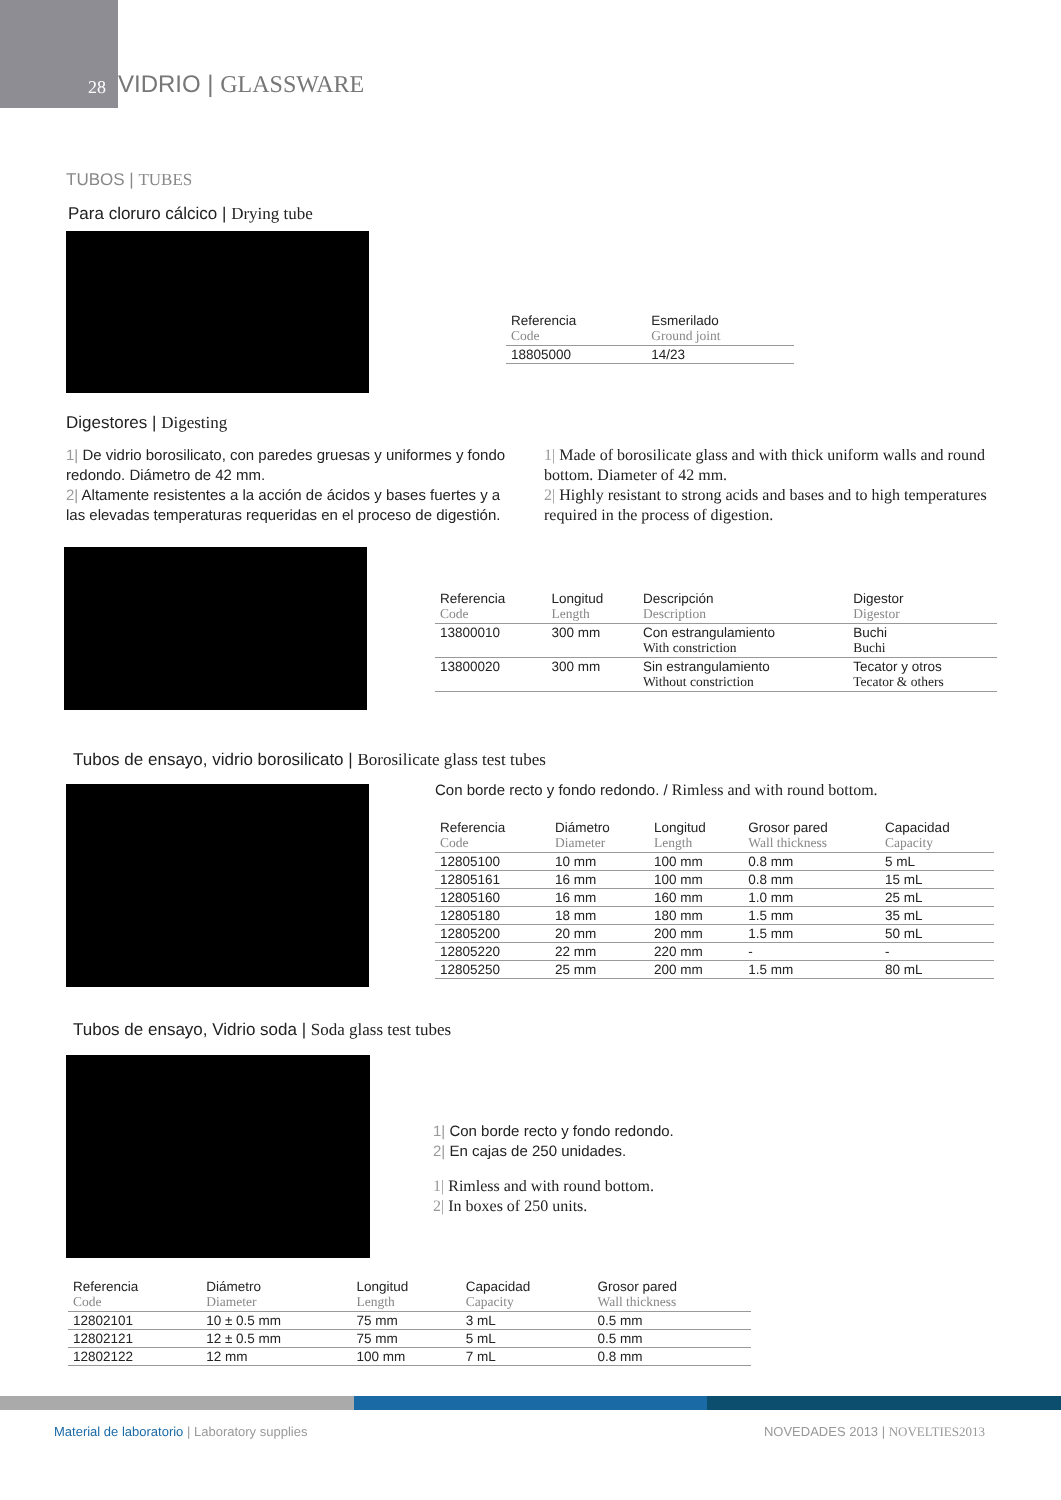28 VIDRIO | GLASSWARE
TUBOS | TUBES
Para cloruro cálcico | Drying tube
| Referencia Code | Esmerilado Ground joint |
| --- | --- |
| 18805000 | 14/23 |
Digestores | Digesting
1| De vidrio borosilicato, con paredes gruesas y uniformes y fondo redondo. Diámetro de 42 mm.
2| Altamente resistentes a la acción de ácidos y bases fuertes y a las elevadas temperaturas requeridas en el proceso de digestión.
1| Made of borosilicate glass and with thick uniform walls and round bottom. Diameter of 42 mm.
2| Highly resistant to strong acids and bases and to high temperatures required in the process of digestion.
| Referencia Code | Longitud Length | Descripción Description | Digestor Digestor |
| --- | --- | --- | --- |
| 13800010 | 300 mm | Con estrangulamiento With constriction | Buchi Buchi |
| 13800020 | 300 mm | Sin estrangulamiento Without constriction | Tecator y otros Tecator & others |
Tubos de ensayo, vidrio borosilicato | Borosilicate glass test tubes
Con borde recto y fondo redondo. / Rimless and with round bottom.
| Referencia Code | Diámetro Diameter | Longitud Length | Grosor pared Wall thickness | Capacidad Capacity |
| --- | --- | --- | --- | --- |
| 12805100 | 10 mm | 100 mm | 0.8 mm | 5 mL |
| 12805161 | 16 mm | 100 mm | 0.8 mm | 15 mL |
| 12805160 | 16 mm | 160 mm | 1.0 mm | 25 mL |
| 12805180 | 18 mm | 180 mm | 1.5 mm | 35 mL |
| 12805200 | 20 mm | 200 mm | 1.5 mm | 50 mL |
| 12805220 | 22 mm | 220 mm | - | - |
| 12805250 | 25 mm | 200 mm | 1.5 mm | 80 mL |
Tubos de ensayo, Vidrio soda | Soda glass test tubes
1| Con borde recto y fondo redondo.
2| En cajas de 250 unidades.
1| Rimless and with round bottom.
2| In boxes of 250 units.
| Referencia Code | Diámetro Diameter | Longitud Length | Capacidad Capacity | Grosor pared Wall thickness |
| --- | --- | --- | --- | --- |
| 12802101 | 10 ± 0.5 mm | 75 mm | 3 mL | 0.5 mm |
| 12802121 | 12 ± 0.5 mm | 75 mm | 5 mL | 0.5 mm |
| 12802122 | 12 mm | 100 mm | 7 mL | 0.8 mm |
Material de laboratorio | Laboratory supplies
NOVEDADES 2013 | NOVELTIES2013